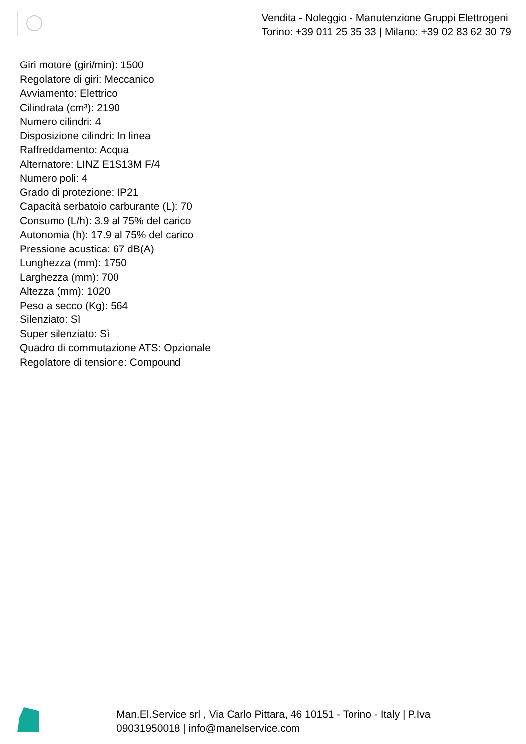Vendita - Noleggio - Manutenzione Gruppi Elettrogeni
Torino: +39 011 25 35 33 | Milano: +39 02 83 62 30 79
Giri motore (giri/min): 1500
Regolatore di giri: Meccanico
Avviamento: Elettrico
Cilindrata (cm³): 2190
Numero cilindri: 4
Disposizione cilindri: In linea
Raffreddamento: Acqua
Alternatore: LINZ E1S13M F/4
Numero poli: 4
Grado di protezione: IP21
Capacità serbatoio carburante (L): 70
Consumo (L/h): 3.9 al 75% del carico
Autonomia (h): 17.9 al 75% del carico
Pressione acustica: 67 dB(A)
Lunghezza (mm): 1750
Larghezza (mm): 700
Altezza (mm): 1020
Peso a secco (Kg): 564
Silenziato: Sì
Super silenziato: Sì
Quadro di commutazione ATS: Opzionale
Regolatore di tensione: Compound
Man.El.Service srl , Via Carlo Pittara, 46 10151 - Torino - Italy | P.Iva
09031950018 | info@manelservice.com